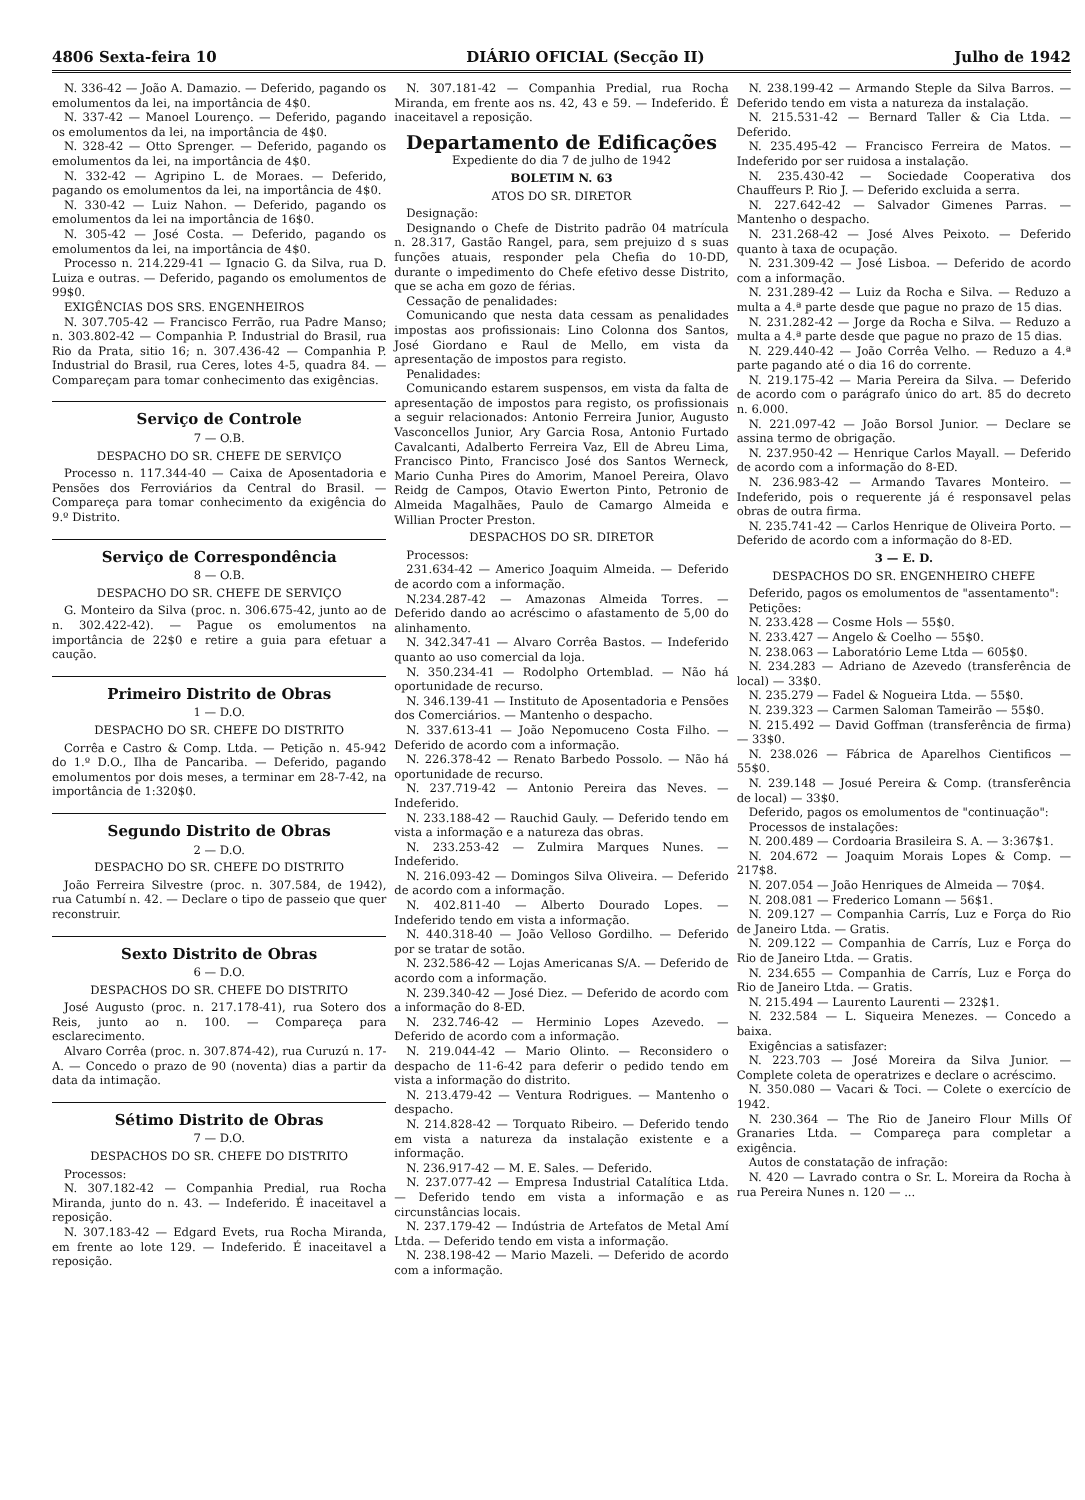4806 Sexta-feira 10 DIÁRIO OFICIAL (Secção II) Julho de 1942
N. 336-42 — João A. Damazio. — Deferido, pagando os emolumentos da lei, na importância de 4$0.
N. 337-42 — Manoel Lourenço. — Deferido, pagando os emolumentos da lei, na importância de 4$0.
N. 328-42 — Otto Sprenger. — Deferido, pagando os emolumentos da lei, na importância de 4$0.
N. 332-42 — Agripino L. de Moraes. — Deferido, pagando os emolumentos da lei, na importância de 4$0.
N. 330-42 — Luiz Nahon. — Deferido, pagando os emolumentos da lei na importância de 16$0.
N. 305-42 — José Costa. — Deferido, pagando os emolumentos da lei, na importância de 4$0.
Processo n. 214.229-41 — Ignacio G. da Silva, rua D. Luiza e outras. — Deferido, pagando os emolumentos de 99$0.
EXIGÊNCIAS DOS SRS. ENGENHEIROS
N. 307.705-42 — Francisco Ferrão, rua Padre Manso; n. 303.802-42 — Companhia P. Industrial do Brasil, rua Rio da Prata, sitio 16; n. 307.436-42 — Companhia P. Industrial do Brasil, rua Ceres, lotes 4-5, quadra 84. — Compareçam para tomar conhecimento das exigências.
Serviço de Controle
7 — O.B.
DESPACHO DO SR. CHEFE DE SERVIÇO
Processo n. 117.344-40 — Caixa de Aposentadoria e Pensões dos Ferroviários da Central do Brasil. — Compareça para tomar conhecimento da exigência do 9.º Distrito.
Serviço de Correspondência
8 — O.B.
DESPACHO DO SR. CHEFE DE SERVIÇO
G. Monteiro da Silva (proc. n. 306.675-42, junto ao de n. 302.422-42). — Pague os emolumentos na importância de 22$0 e retire a guia para efetuar a caução.
Primeiro Distrito de Obras
1 — D.O.
DESPACHO DO SR. CHEFE DO DISTRITO
Corrêa e Castro & Comp. Ltda. — Petição n. 45-942 do 1.º D.O., Ilha de Pancariba. — Deferido, pagando emolumentos por dois meses, a terminar em 28-7-42, na importância de 1:320$0.
Segundo Distrito de Obras
2 — D.O.
DESPACHO DO SR. CHEFE DO DISTRITO
João Ferreira Silvestre (proc. n. 307.584, de 1942), rua Catumbí n. 42. — Declare o tipo de passeio que quer reconstruir.
Sexto Distrito de Obras
6 — D.O.
DESPACHOS DO SR. CHEFE DO DISTRITO
José Augusto (proc. n. 217.178-41), rua Sotero dos Reis, junto ao n. 100. — Compareça para esclarecimento.
Alvaro Corrêa (proc. n. 307.874-42), rua Curuzú n. 17-A. — Concedo o prazo de 90 (noventa) dias a partir da data da intimação.
Sétimo Distrito de Obras
7 — D.O.
DESPACHOS DO SR. CHEFE DO DISTRITO
Processos:
N. 307.182-42 — Companhia Predial, rua Rocha Miranda, junto do n. 43. — Indeferido. É inaceitavel a reposição.
N. 307.183-42 — Edgard Evets, rua Rocha Miranda, em frente ao lote 129. — Indeferido. É inaceitavel a reposição.
N. 307.181-42 — Companhia Predial, rua Rocha Miranda, em frente aos ns. 42, 43 e 59. — Indeferido. É inaceitavel a reposição.
Departamento de Edificações
Expediente do dia 7 de julho de 1942
BOLETIM N. 63
ATOS DO SR. DIRETOR
Designação:
Designando o Chefe de Distrito padrão 04 matrícula n. 28.317, Gastão Rangel, para, sem prejuizo d s suas funções atuais, responder pela Chefia do 10-DD, durante o impedimento do Chefe efetivo desse Distrito, que se acha em gozo de férias.
Cessação de penalidades:
Comunicando que nesta data cessam as penalidades impostas aos profissionais: Lino Colonna dos Santos, José Giordano e Raul de Mello, em vista da apresentação de impostos para registo.
Penalidades:
Comunicando estarem suspensos, em vista da falta de apresentação de impostos para registo, os profissionais a seguir relacionados: Antonio Ferreira Junior, Augusto Vasconcellos Junior, Ary Garcia Rosa, Antonio Furtado Cavalcanti, Adalberto Ferreira Vaz, Ell de Abreu Lima, Francisco Pinto, Francisco José dos Santos Werneck, Mario Cunha Pires do Amorim, Manoel Pereira, Olavo Reidg de Campos, Otavio Ewerton Pinto, Petronio de Almeida Magalhães, Paulo de Camargo Almeida e Willian Procter Preston.
DESPACHOS DO SR. DIRETOR
Processos:
231.634-42 — Americo Joaquim Almeida. — Deferido de acordo com a informação.
N.234.287-42 — Amazonas Almeida Torres. — Deferido dando ao acréscimo o afastamento de 5,00 do alinhamento.
N. 342.347-41 — Alvaro Corrêa Bastos. — Indeferido quanto ao uso comercial da loja.
N. 350.234-41 — Rodolpho Ortemblad. — Não há oportunidade de recurso.
N. 346.139-41 — Instituto de Aposentadoria e Pensões dos Comerciários. — Mantenho o despacho.
N. 337.613-41 — João Nepomuceno Costa Filho. — Deferido de acordo com a informação.
N. 226.378-42 — Renato Barbedo Possolo. — Não há oportunidade de recurso.
N. 237.719-42 — Antonio Pereira das Neves. — Indeferido.
N. 233.188-42 — Rauchid Gauly. — Deferido tendo em vista a informação e a natureza das obras.
N. 233.253-42 — Zulmira Marques Nunes. — Indeferido.
N. 216.093-42 — Domingos Silva Oliveira. — Deferido de acordo com a informação.
N. 402.811-40 — Alberto Dourado Lopes. — Indeferido tendo em vista a informação.
N. 440.318-40 — João Velloso Gordilho. — Deferido por se tratar de sotão.
N. 232.586-42 — Lojas Americanas S/A. — Deferido de acordo com a informação.
N. 239.340-42 — José Diez. — Deferido de acordo com a informação do 8-ED.
N. 232.746-42 — Herminio Lopes Azevedo. — Deferido de acordo com a informação.
N. 219.044-42 — Mario Olinto. — Reconsidero o despacho de 11-6-42 para deferir o pedido tendo em vista a informação do distrito.
N. 213.479-42 — Ventura Rodrigues. — Mantenho o despacho.
N. 214.828-42 — Torquato Ribeiro. — Deferido tendo em vista a natureza da instalação existente e a informação.
N. 236.917-42 — M. E. Sales. — Deferido.
N. 237.077-42 — Empresa Industrial Catalítica Ltda. — Deferido tendo em vista a informação e as circunstâncias locais.
N. 237.179-42 — Indústria de Artefatos de Metal Amí Ltda. — Deferido tendo em vista a informação.
N. 238.198-42 — Mario Mazeli. — Deferido de acordo com a informação.
N. 238.199-42 — Armando Steple da Silva Barros. — Deferido tendo em vista a natureza da instalação.
N. 215.531-42 — Bernard Taller & Cia Ltda. — Deferido.
N. 235.495-42 — Francisco Ferreira de Matos. — Indeferido por ser ruidosa a instalação.
N. 235.430-42 — Sociedade Cooperativa dos Chauffeurs P. Rio J. — Deferido excluida a serra.
N. 227.642-42 — Salvador Gimenes Parras. — Mantenho o despacho.
N. 231.268-42 — José Alves Peixoto. — Deferido quanto à taxa de ocupação.
N. 231.309-42 — José Lisboa. — Deferido de acordo com a informação.
N. 231.289-42 — Luiz da Rocha e Silva. — Reduzo a multa a 4.ª parte desde que pague no prazo de 15 dias.
N. 231.282-42 — Jorge da Rocha e Silva. — Reduzo a multa a 4.ª parte desde que pague no prazo de 15 dias.
N. 229.440-42 — João Corrêa Velho. — Reduzo a 4.ª parte pagando até o dia 16 do corrente.
N. 219.175-42 — Maria Pereira da Silva. — Deferido de acordo com o parágrafo único do art. 85 do decreto n. 6.000.
N. 221.097-42 — João Borsol Junior. — Declare se assina termo de obrigação.
N. 237.950-42 — Henrique Carlos Mayall. — Deferido de acordo com a informação do 8-ED.
N. 236.983-42 — Armando Tavares Monteiro. — Indeferido, pois o requerente já é responsavel pelas obras de outra firma.
N. 235.741-42 — Carlos Henrique de Oliveira Porto. — Deferido de acordo com a informação do 8-ED.
3 — E. D.
DESPACHOS DO SR. ENGENHEIRO CHEFE
Deferido, pagos os emolumentos de "assentamento":
Petições:
N. 233.428 — Cosme Hols — 55$0.
N. 233.427 — Angelo & Coelho — 55$0.
N. 238.063 — Laboratório Leme Ltda — 605$0.
N. 234.283 — Adriano de Azevedo (transferência de local) — 33$0.
N. 235.279 — Fadel & Nogueira Ltda. — 55$0.
N. 239.323 — Carmen Saloman Tameirão — 55$0.
N. 215.492 — David Goffman (transferência de firma) — 33$0.
N. 238.026 — Fábrica de Aparelhos Cientificos — 55$0.
N. 239.148 — Josué Pereira & Comp. (transferência de local) — 33$0.
Deferido, pagos os emolumentos de "continuação":
Processos de instalações:
N. 200.489 — Cordoaria Brasileira S. A. — 3:367$1.
N. 204.672 — Joaquim Morais Lopes & Comp. — 217$8.
N. 207.054 — João Henriques de Almeida — 70$4.
N. 208.081 — Frederico Lomann — 56$1.
N. 209.127 — Companhia Carrís, Luz e Força do Rio de Janeiro Ltda. — Gratis.
N. 209.122 — Companhia de Carrís, Luz e Força do Rio de Janeiro Ltda. — Gratis.
N. 234.655 — Companhia de Carrís, Luz e Força do Rio de Janeiro Ltda. — Gratis.
N. 215.494 — Laurento Laurenti — 232$1.
N. 232.584 — L. Siqueira Menezes. — Concedo a baixa.
Exigências a satisfazer:
N. 223.703 — José Moreira da Silva Junior. — Complete coleta de operatrizes e declare o acréscimo.
N. 350.080 — Vacari & Toci. — Colete o exercício de 1942.
N. 230.364 — The Rio de Janeiro Flour Mills Of Granaries Ltda. — Compareça para completar a exigência.
Autos de constatação de infração:
N. 420 — Lavrado contra o Sr. L. Moreira da Rocha à rua Pereira Nunes n. 120 — ...